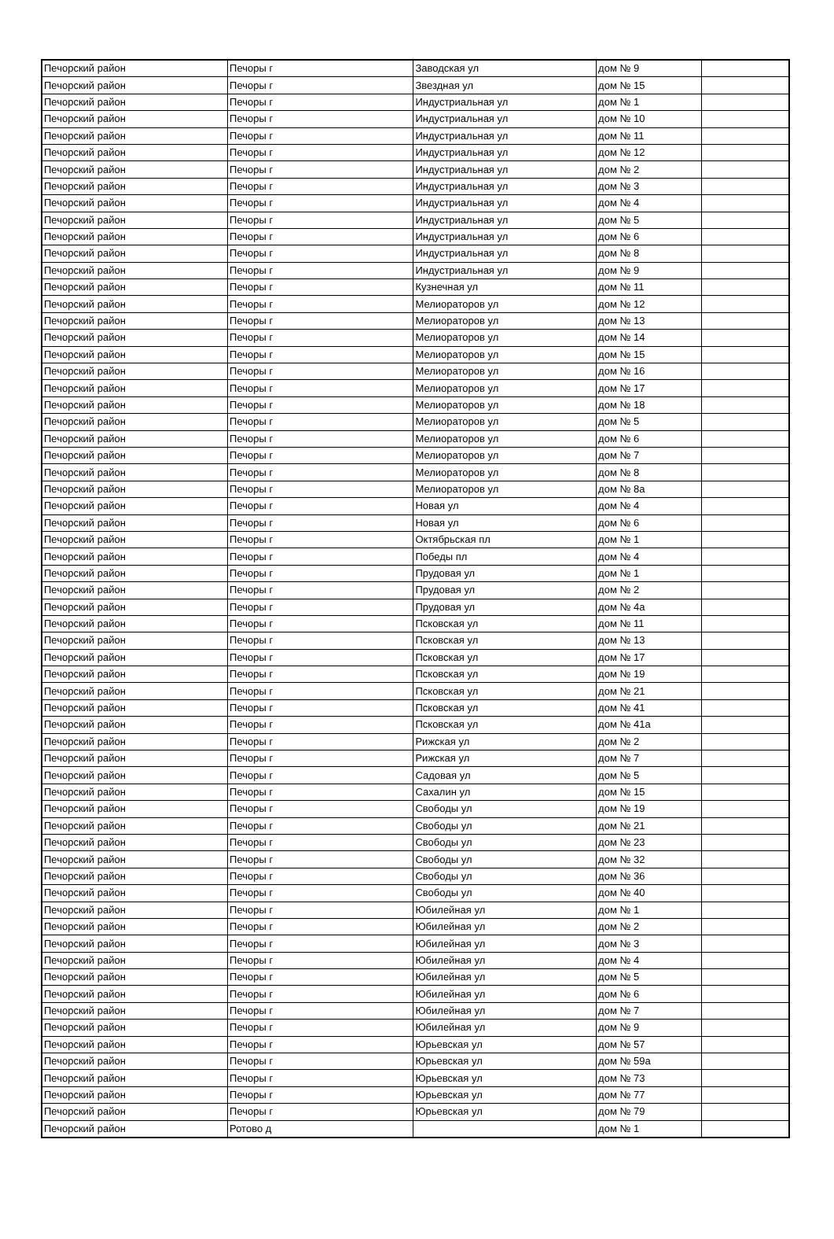| Печорский район | Печоры г | Заводская ул | дом № 9 | |
| Печорский район | Печоры г | Звездная ул | дом № 15 | |
| Печорский район | Печоры г | Индустриальная ул | дом № 1 | |
| Печорский район | Печоры г | Индустриальная ул | дом № 10 | |
| Печорский район | Печоры г | Индустриальная ул | дом № 11 | |
| Печорский район | Печоры г | Индустриальная ул | дом № 12 | |
| Печорский район | Печоры г | Индустриальная ул | дом № 2 | |
| Печорский район | Печоры г | Индустриальная ул | дом № 3 | |
| Печорский район | Печоры г | Индустриальная ул | дом № 4 | |
| Печорский район | Печоры г | Индустриальная ул | дом № 5 | |
| Печорский район | Печоры г | Индустриальная ул | дом № 6 | |
| Печорский район | Печоры г | Индустриальная ул | дом № 8 | |
| Печорский район | Печоры г | Индустриальная ул | дом № 9 | |
| Печорский район | Печоры г | Кузнечная ул | дом № 11 | |
| Печорский район | Печоры г | Мелиораторов ул | дом № 12 | |
| Печорский район | Печоры г | Мелиораторов ул | дом № 13 | |
| Печорский район | Печоры г | Мелиораторов ул | дом № 14 | |
| Печорский район | Печоры г | Мелиораторов ул | дом № 15 | |
| Печорский район | Печоры г | Мелиораторов ул | дом № 16 | |
| Печорский район | Печоры г | Мелиораторов ул | дом № 17 | |
| Печорский район | Печоры г | Мелиораторов ул | дом № 18 | |
| Печорский район | Печоры г | Мелиораторов ул | дом № 5 | |
| Печорский район | Печоры г | Мелиораторов ул | дом № 6 | |
| Печорский район | Печоры г | Мелиораторов ул | дом № 7 | |
| Печорский район | Печоры г | Мелиораторов ул | дом № 8 | |
| Печорский район | Печоры г | Мелиораторов ул | дом № 8а | |
| Печорский район | Печоры г | Новая ул | дом № 4 | |
| Печорский район | Печоры г | Новая ул | дом № 6 | |
| Печорский район | Печоры г | Октябрьская пл | дом № 1 | |
| Печорский район | Печоры г | Победы пл | дом № 4 | |
| Печорский район | Печоры г | Прудовая ул | дом № 1 | |
| Печорский район | Печоры г | Прудовая ул | дом № 2 | |
| Печорский район | Печоры г | Прудовая ул | дом № 4а | |
| Печорский район | Печоры г | Псковская ул | дом № 11 | |
| Печорский район | Печоры г | Псковская ул | дом № 13 | |
| Печорский район | Печоры г | Псковская ул | дом № 17 | |
| Печорский район | Печоры г | Псковская ул | дом № 19 | |
| Печорский район | Печоры г | Псковская ул | дом № 21 | |
| Печорский район | Печоры г | Псковская ул | дом № 41 | |
| Печорский район | Печоры г | Псковская ул | дом № 41а | |
| Печорский район | Печоры г | Рижская ул | дом № 2 | |
| Печорский район | Печоры г | Рижская ул | дом № 7 | |
| Печорский район | Печоры г | Садовая ул | дом № 5 | |
| Печорский район | Печоры г | Сахалин ул | дом № 15 | |
| Печорский район | Печоры г | Свободы ул | дом № 19 | |
| Печорский район | Печоры г | Свободы ул | дом № 21 | |
| Печорский район | Печоры г | Свободы ул | дом № 23 | |
| Печорский район | Печоры г | Свободы ул | дом № 32 | |
| Печорский район | Печоры г | Свободы ул | дом № 36 | |
| Печорский район | Печоры г | Свободы ул | дом № 40 | |
| Печорский район | Печоры г | Юбилейная ул | дом № 1 | |
| Печорский район | Печоры г | Юбилейная ул | дом № 2 | |
| Печорский район | Печоры г | Юбилейная ул | дом № 3 | |
| Печорский район | Печоры г | Юбилейная ул | дом № 4 | |
| Печорский район | Печоры г | Юбилейная ул | дом № 5 | |
| Печорский район | Печоры г | Юбилейная ул | дом № 6 | |
| Печорский район | Печоры г | Юбилейная ул | дом № 7 | |
| Печорский район | Печоры г | Юбилейная ул | дом № 9 | |
| Печорский район | Печоры г | Юрьевская ул | дом № 57 | |
| Печорский район | Печоры г | Юрьевская ул | дом № 59а | |
| Печорский район | Печоры г | Юрьевская ул | дом № 73 | |
| Печорский район | Печоры г | Юрьевская ул | дом № 77 | |
| Печорский район | Печоры г | Юрьевская ул | дом № 79 | |
| Печорский район | Ротово д | | дом № 1 | |